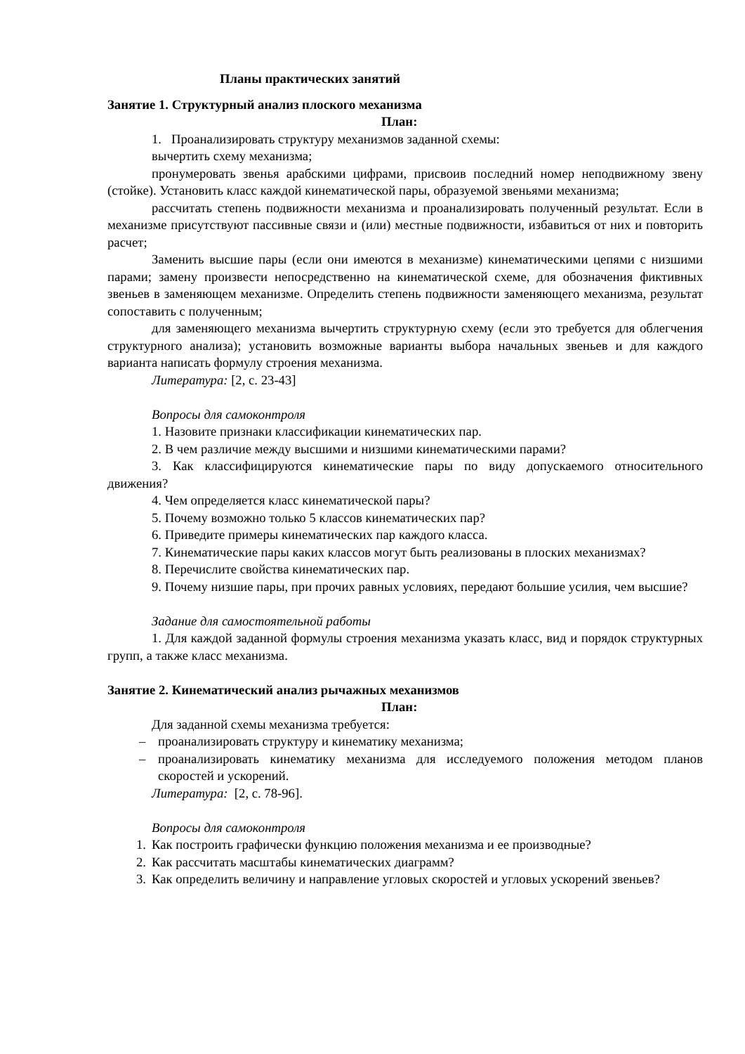Планы практических занятий
Занятие 1. Структурный анализ плоского механизма
План:
1. Проанализировать структуру механизмов заданной схемы:
вычертить схему механизма;
пронумеровать звенья арабскими цифрами, присвоив последний номер неподвижному звену (стойке). Установить класс каждой кинематической пары, образуемой звеньями механизма;
рассчитать степень подвижности механизма и проанализировать полученный результат. Если в механизме присутствуют пассивные связи и (или) местные подвижности, избавиться от них и повторить расчет;
Заменить высшие пары (если они имеются в механизме) кинематическими цепями с низшими парами; замену произвести непосредственно на кинематической схеме, для обозначения фиктивных звеньев в заменяющем механизме. Определить степень подвижности заменяющего механизма, результат сопоставить с полученным;
для заменяющего механизма вычертить структурную схему (если это требуется для облегчения структурного анализа); установить возможные варианты выбора начальных звеньев и для каждого варианта написать формулу строения механизма.
Литература: [2, с. 23-43]
Вопросы для самоконтроля
1. Назовите признаки классификации кинематических пар.
2. В чем различие между высшими и низшими кинематическими парами?
3. Как классифицируются кинематические пары по виду допускаемого относительного движения?
4. Чем определяется класс кинематической пары?
5. Почему возможно только 5 классов кинематических пар?
6. Приведите примеры кинематических пар каждого класса.
7. Кинематические пары каких классов могут быть реализованы в плоских механизмах?
8. Перечислите свойства кинематических пар.
9. Почему низшие пары, при прочих равных условиях, передают большие усилия, чем высшие?
Задание для самостоятельной работы
1. Для каждой заданной формулы строения механизма указать класс, вид и порядок структурных групп, а также класс механизма.
Занятие 2. Кинематический анализ рычажных механизмов
План:
Для заданной схемы механизма требуется:
– проанализировать структуру и кинематику механизма;
– проанализировать кинематику механизма для исследуемого положения методом планов скоростей и ускорений.
Литература: [2, с. 78-96].
Вопросы для самоконтроля
1. Как построить графически функцию положения механизма и ее производные?
2. Как рассчитать масштабы кинематических диаграмм?
3. Как определить величину и направление угловых скоростей и угловых ускорений звеньев?